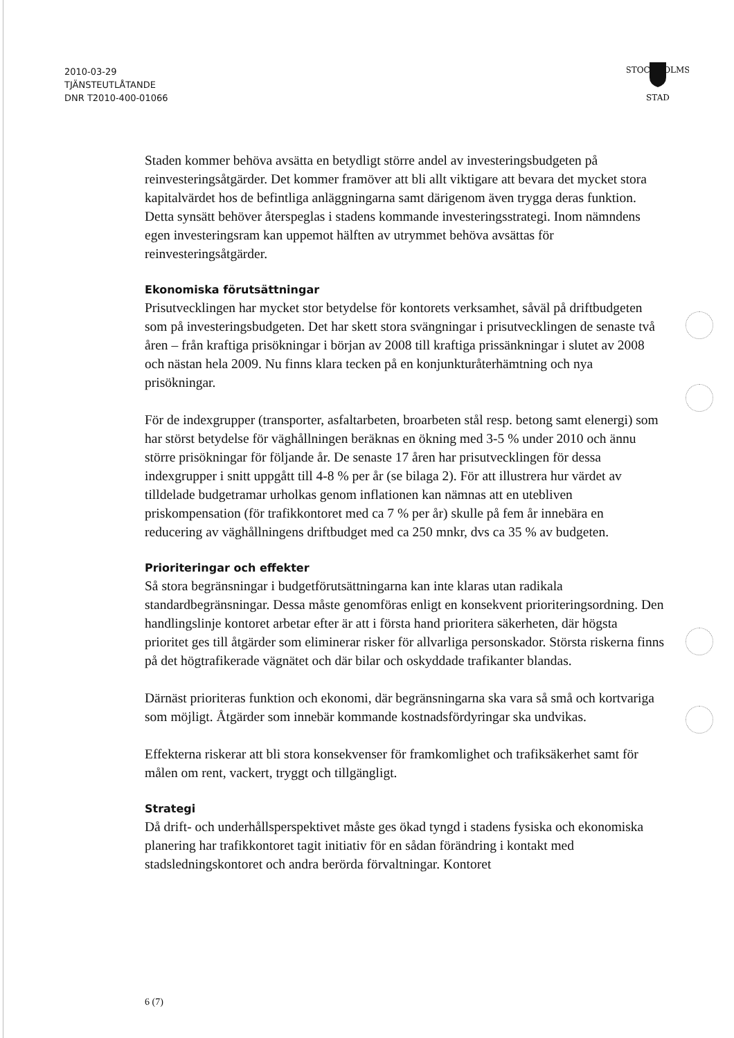2010-03-29
TJÄNSTEUTLÅTANDE
DNR T2010-400-01066
STOCKHOLMS
STAD
Staden kommer behöva avsätta en betydligt större andel av investeringsbudgeten på reinvesteringsåtgärder. Det kommer framöver att bli allt viktigare att bevara det mycket stora kapitalvärdet hos de befintliga anläggningarna samt därigenom även trygga deras funktion. Detta synsätt behöver återspeglas i stadens kommande investeringsstrategi. Inom nämndens egen investeringsram kan uppemot hälften av utrymmet behöva avsättas för reinvesteringsåtgärder.
Ekonomiska förutsättningar
Prisutvecklingen har mycket stor betydelse för kontorets verksamhet, såväl på driftbudgeten som på investeringsbudgeten. Det har skett stora svängningar i prisutvecklingen de senaste två åren – från kraftiga prisökningar i början av 2008 till kraftiga prissänkningar i slutet av 2008 och nästan hela 2009. Nu finns klara tecken på en konjunkturåterhämtning och nya prisökningar.
För de indexgrupper (transporter, asfaltarbeten, broarbeten stål resp. betong samt elenergi) som har störst betydelse för väghållningen beräknas en ökning med 3-5 % under 2010 och ännu större prisökningar för följande år. De senaste 17 åren har prisutvecklingen för dessa indexgrupper i snitt uppgått till 4-8 % per år (se bilaga 2). För att illustrera hur värdet av tilldelade budgetramar urholkas genom inflationen kan nämnas att en utebliven priskompensation (för trafikkontoret med ca 7 % per år) skulle på fem år innebära en reducering av väghållningens driftbudget med ca 250 mnkr, dvs ca 35 % av budgeten.
Prioriteringar och effekter
Så stora begränsningar i budgetförutsättningarna kan inte klaras utan radikala standardbegränsningar. Dessa måste genomföras enligt en konsekvent prioriteringsordning. Den handlingslinje kontoret arbetar efter är att i första hand prioritera säkerheten, där högsta prioritet ges till åtgärder som eliminerar risker för allvarliga personskador. Största riskerna finns på det högtrafikerade vägnätet och där bilar och oskyddade trafikanter blandas.
Därnäst prioriteras funktion och ekonomi, där begränsningarna ska vara så små och kortvariga som möjligt. Åtgärder som innebär kommande kostnadsfördyringar ska undvikas.
Effekterna riskerar att bli stora konsekvenser för framkomlighet och trafiksäkerhet samt för målen om rent, vackert, tryggt och tillgängligt.
Strategi
Då drift- och underhållsperspektivet måste ges ökad tyngd i stadens fysiska och ekonomiska planering har trafikkontoret tagit initiativ för en sådan förändring i kontakt med stadsledningskontoret och andra berörda förvaltningar. Kontoret
6 (7)